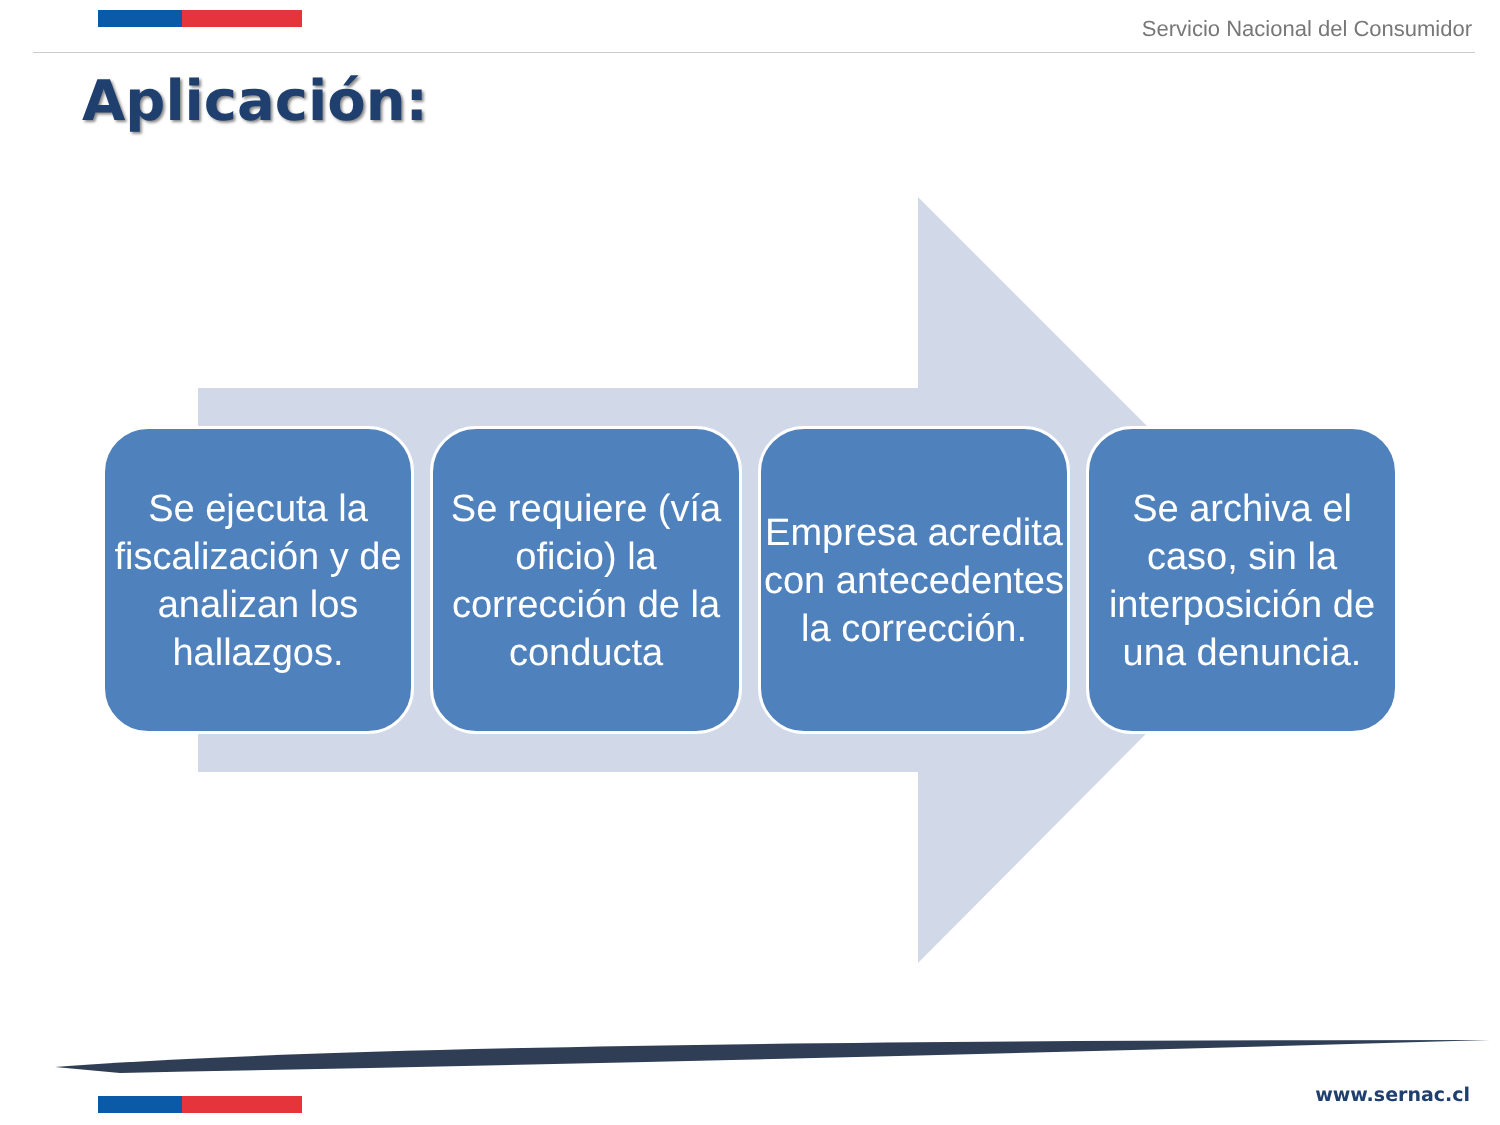Servicio Nacional del Consumidor
Aplicación:
Se ejecuta la fiscalización y de analizan los hallazgos.
Se requiere (vía oficio) la corrección de la conducta
Empresa acredita con antecedentes la corrección.
Se archiva el caso, sin la interposición de una denuncia.
www.sernac.cl